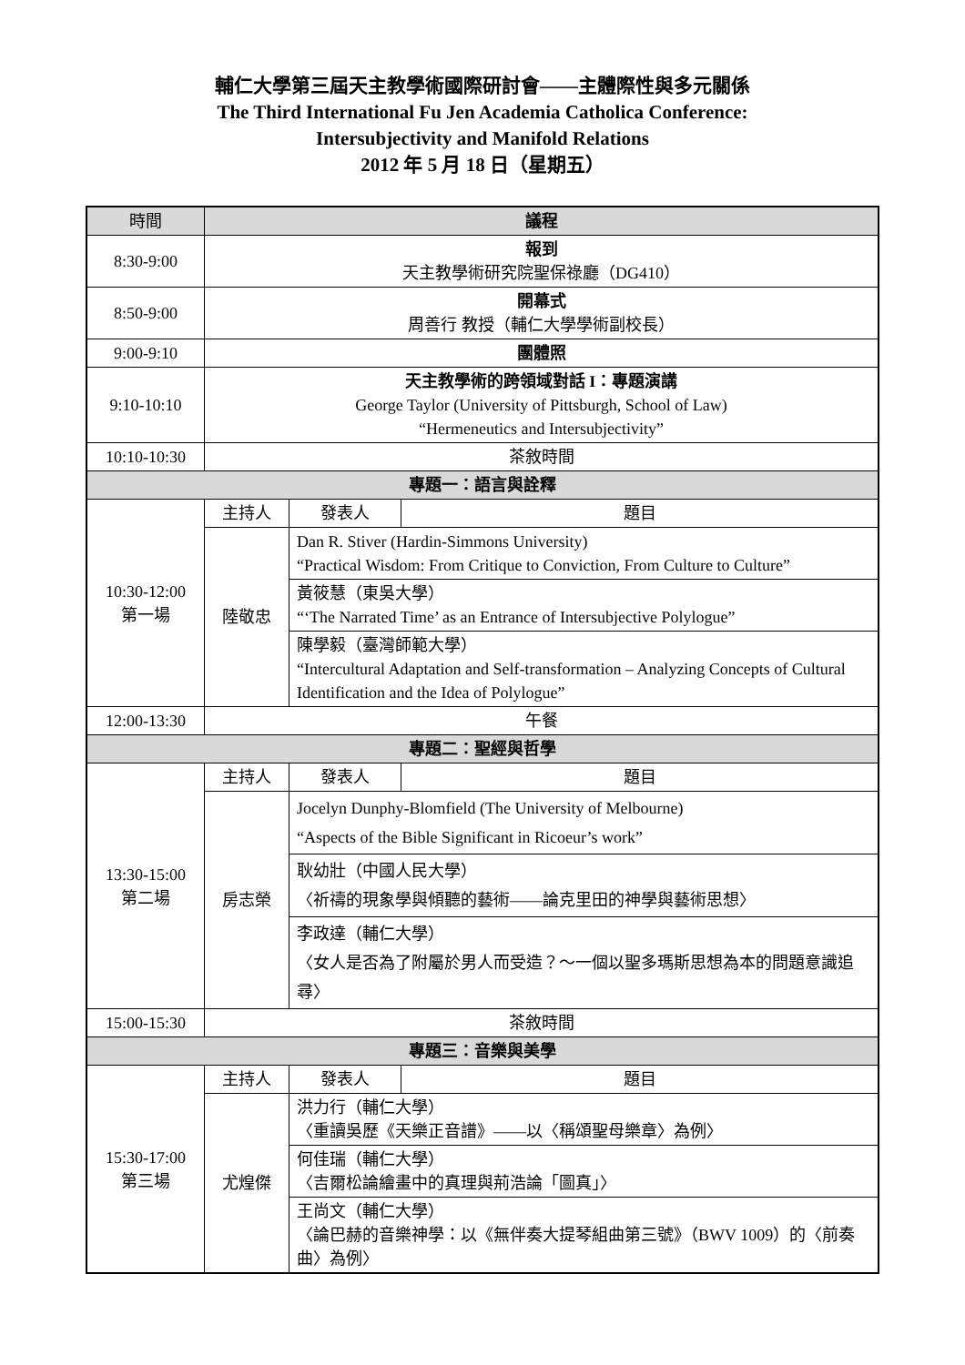輔仁大學第三屆天主教學術國際研討會——主體際性與多元關係
The Third International Fu Jen Academia Catholica Conference:
Intersubjectivity and Manifold Relations
2012 年 5 月 18 日（星期五）
| 時間 | 議程 | | |
| --- | --- | --- | --- |
| 8:30-9:00 | 報到 天主教學術研究院聖保祿廳（DG410） | | |
| 8:50-9:00 | 開幕式 周善行 教授（輔仁大學學術副校長） | | |
| 9:00-9:10 | 團體照 | | |
| 9:10-10:10 | 天主教學術的跨領域對話 I：專題演講 George Taylor (University of Pittsburgh, School of Law) “Hermeneutics and Intersubjectivity” | | |
| 10:10-10:30 | 茶敘時間 | | |
| 專題一：語言與詮釋 | | | |
| 10:30-12:00 第一場 | 主持人 | 發表人 | 題目 |
| | 陸敬忠 | Dan R. Stiver (Hardin-Simmons University) “Practical Wisdom: From Critique to Conviction, From Culture to Culture” | |
| | | 黃筱慧（東吳大學） “‘The Narrated Time’ as an Entrance of Intersubjective Polylogue” | |
| | | 陳學毅（臺灣師範大學） “Intercultural Adaptation and Self-transformation – Analyzing Concepts of Cultural Identification and the Idea of Polylogue” | |
| 12:00-13:30 | 午餐 | | |
| 專題二：聖經與哲學 | | | |
| 13:30-15:00 第二場 | 主持人 | 發表人 | 題目 |
| | 房志榮 | Jocelyn Dunphy-Blomfield (The University of Melbourne) “Aspects of the Bible Significant in Ricoeur’s work” | |
| | | 耿幼壯（中國人民大學） 〈祈禱的現象學與傾聽的藝術——論克里田的神學與藝術思想〉 | |
| | | 李政達（輔仁大學） 〈女人是否為了附屬於男人而受造？～一個以聖多瑪斯思想為本的問題意識追尋〉 | |
| 15:00-15:30 | 茶敘時間 | | |
| 專題三：音樂與美學 | | | |
| 15:30-17:00 第三場 | 主持人 | 發表人 | 題目 |
| | 尤煌傑 | 洪力行（輔仁大學） 〈重讀吳歷《天樂正音譜》——以〈稱頌聖母樂章〉為例〉 | |
| | | 何佳瑞（輔仁大學） 〈吉爾松論繪畫中的真理與荊浩論「圖真」〉 | |
| | | 王尚文（輔仁大學） 〈論巴赫的音樂神學：以《無伴奏大提琴組曲第三號》（BWV 1009）的〈前奏曲〉為例〉 | |